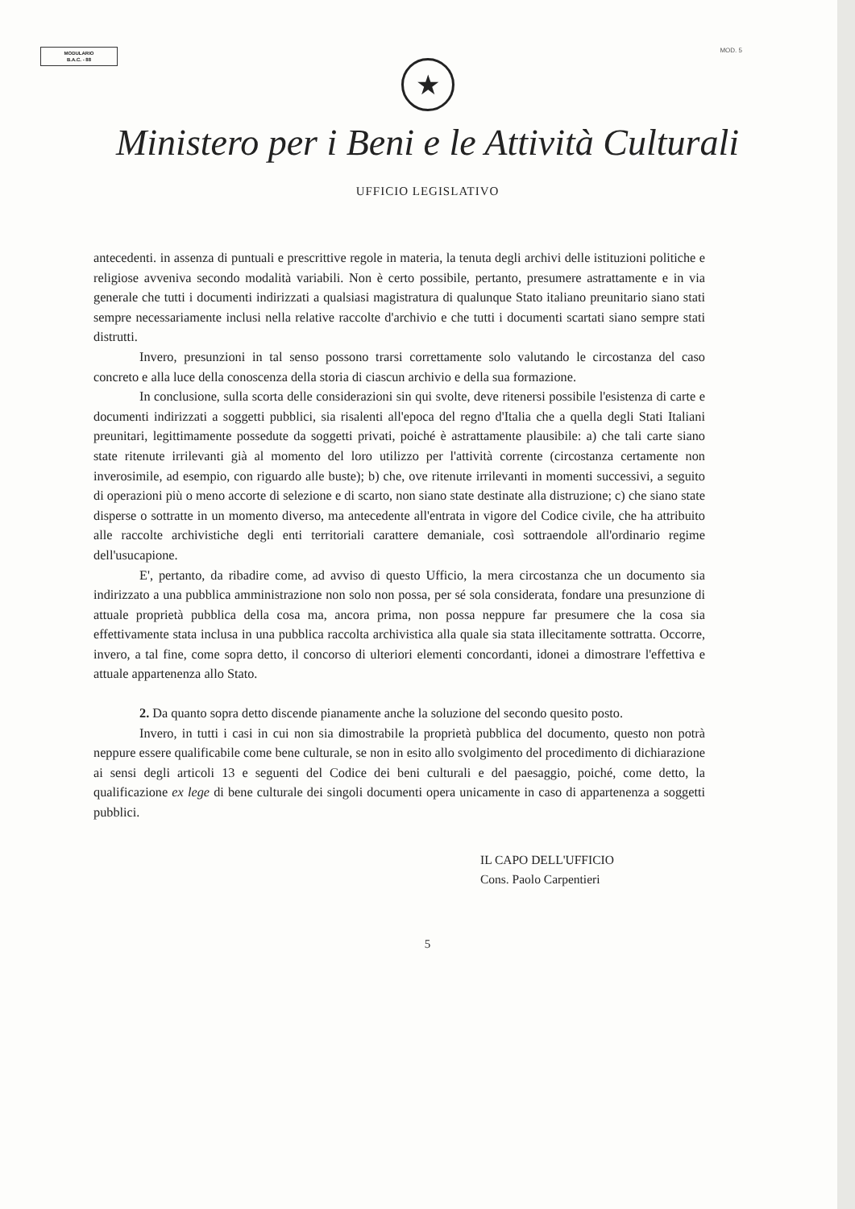MODULARIO
B.A.C. - 88
MOD. 5
★
Ministero per i Beni e le Attività Culturali
UFFICIO LEGISLATIVO
antecedenti. in assenza di puntuali e prescrittive regole in materia, la tenuta degli archivi delle istituzioni politiche e religiose avveniva secondo modalità variabili. Non è certo possibile, pertanto, presumere astrattamente e in via generale che tutti i documenti indirizzati a qualsiasi magistratura di qualunque Stato italiano preunitario siano stati sempre necessariamente inclusi nella relative raccolte d'archivio e che tutti i documenti scartati siano sempre stati distrutti.
Invero, presunzioni in tal senso possono trarsi correttamente solo valutando le circostanza del caso concreto e alla luce della conoscenza della storia di ciascun archivio e della sua formazione.
In conclusione, sulla scorta delle considerazioni sin qui svolte, deve ritenersi possibile l'esistenza di carte e documenti indirizzati a soggetti pubblici, sia risalenti all'epoca del regno d'Italia che a quella degli Stati Italiani preunitari, legittimamente possedute da soggetti privati, poiché è astrattamente plausibile: a) che tali carte siano state ritenute irrilevanti già al momento del loro utilizzo per l'attività corrente (circostanza certamente non inverosimile, ad esempio, con riguardo alle buste); b) che, ove ritenute irrilevanti in momenti successivi, a seguito di operazioni più o meno accorte di selezione e di scarto, non siano state destinate alla distruzione; c) che siano state disperse o sottratte in un momento diverso, ma antecedente all'entrata in vigore del Codice civile, che ha attribuito alle raccolte archivistiche degli enti territoriali carattere demaniale, così sottraendole all'ordinario regime dell'usucapione.
E', pertanto, da ribadire come, ad avviso di questo Ufficio, la mera circostanza che un documento sia indirizzato a una pubblica amministrazione non solo non possa, per sé sola considerata, fondare una presunzione di attuale proprietà pubblica della cosa ma, ancora prima, non possa neppure far presumere che la cosa sia effettivamente stata inclusa in una pubblica raccolta archivistica alla quale sia stata illecitamente sottratta. Occorre, invero, a tal fine, come sopra detto, il concorso di ulteriori elementi concordanti, idonei a dimostrare l'effettiva e attuale appartenenza allo Stato.
2. Da quanto sopra detto discende pianamente anche la soluzione del secondo quesito posto.
Invero, in tutti i casi in cui non sia dimostrabile la proprietà pubblica del documento, questo non potrà neppure essere qualificabile come bene culturale, se non in esito allo svolgimento del procedimento di dichiarazione ai sensi degli articoli 13 e seguenti del Codice dei beni culturali e del paesaggio, poiché, come detto, la qualificazione ex lege di bene culturale dei singoli documenti opera unicamente in caso di appartenenza a soggetti pubblici.
IL CAPO DELL'UFFICIO
Cons. Paolo Carpentieri
5